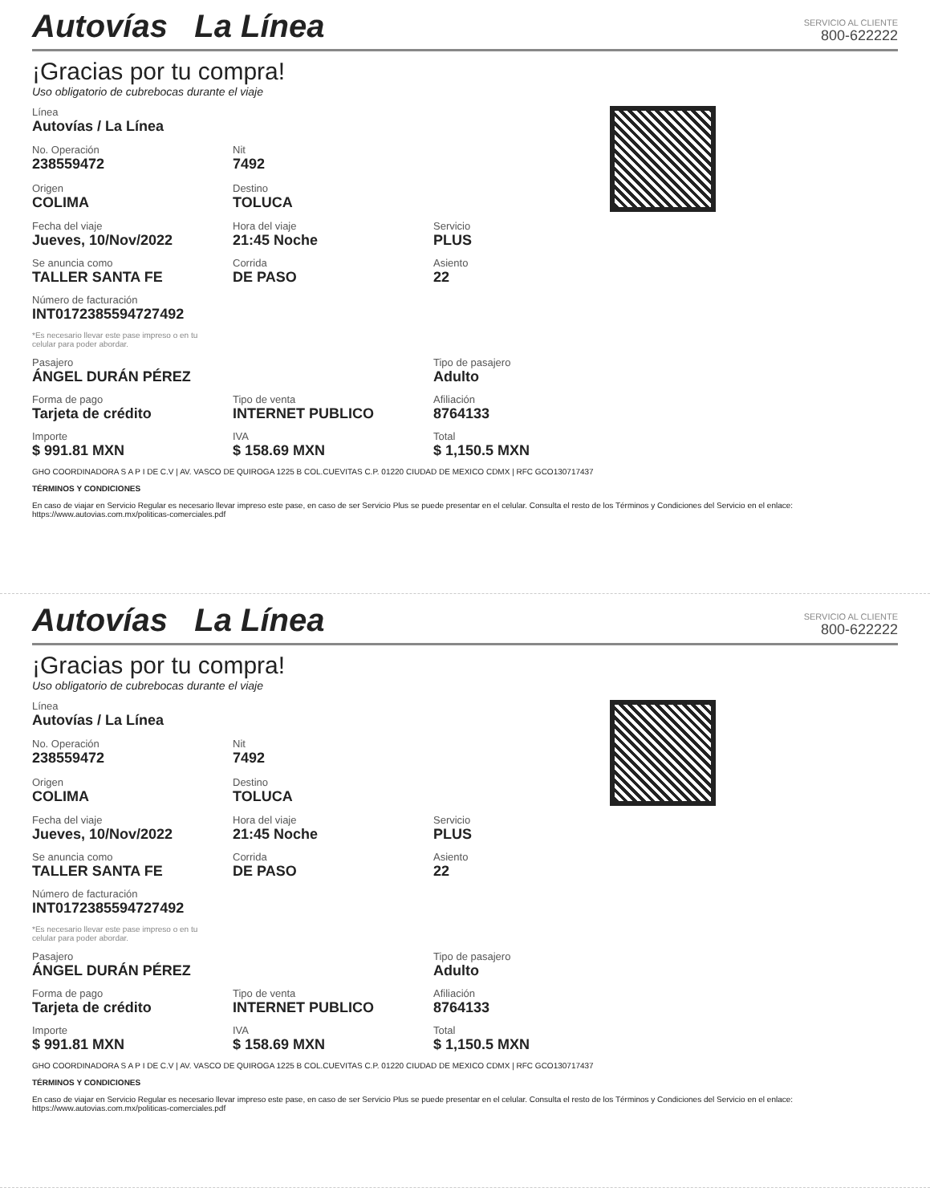Autovías La Línea
SERVICIO AL CLIENTE
800-622222
¡Gracias por tu compra!
Uso obligatorio de cubrebocas durante el viaje
Línea
Autovías / La Línea
No. Operación
238559472
Nit
7492
Origen
COLIMA
Destino
TOLUCA
Fecha del viaje
Jueves, 10/Nov/2022
Hora del viaje
21:45 Noche
Servicio
PLUS
Se anuncia como
TALLER SANTA FE
Corrida
DE PASO
Asiento
22
Número de facturación
INT01723855947274​92
*Es necesario llevar este pase impreso o en tu celular para poder abordar.
Pasajero
ÁNGEL DURÁN PÉREZ
Tipo de pasajero
Adulto
Forma de pago
Tarjeta de crédito
Tipo de venta
INTERNET PUBLICO
Afiliación
8764133
Importe
$ 991.81 MXN
IVA
$ 158.69 MXN
Total
$ 1,150.5 MXN
GHO COORDINADORA S A P I DE C.V | AV. VASCO DE QUIROGA 1225 B COL.CUEVITAS C.P. 01220 CIUDAD DE MEXICO CDMX | RFC GCO13071743​7
TÉRMINOS Y CONDICIONES
En caso de viajar en Servicio Regular es necesario llevar impreso este pase, en caso de ser Servicio Plus se puede presentar en el celular. Consulta el resto de los Términos y Condiciones del Servicio en el enlace: https://www.autovias.com.mx/politicas-comerciales.pdf
Autovías La Línea
SERVICIO AL CLIENTE
800-622222
¡Gracias por tu compra!
Uso obligatorio de cubrebocas durante el viaje
Línea
Autovías / La Línea
No. Operación
238559472
Nit
7492
Origen
COLIMA
Destino
TOLUCA
Fecha del viaje
Jueves, 10/Nov/2022
Hora del viaje
21:45 Noche
Servicio
PLUS
Se anuncia como
TALLER SANTA FE
Corrida
DE PASO
Asiento
22
Número de facturación
INT0172385594727492
*Es necesario llevar este pase impreso o en tu celular para poder abordar.
Pasajero
ÁNGEL DURÁN PÉREZ
Tipo de pasajero
Adulto
Forma de pago
Tarjeta de crédito
Tipo de venta
INTERNET PUBLICO
Afiliación
8764133
Importe
$ 991.81 MXN
IVA
$ 158.69 MXN
Total
$ 1,150.5 MXN
GHO COORDINADORA S A P I DE C.V | AV. VASCO DE QUIROGA 1225 B COL.CUEVITAS C.P. 01220 CIUDAD DE MEXICO CDMX | RFC GCO130717437
TÉRMINOS Y CONDICIONES
En caso de viajar en Servicio Regular es necesario llevar impreso este pase, en caso de ser Servicio Plus se puede presentar en el celular. Consulta el resto de los Términos y Condiciones del Servicio en el enlace: https://www.autovias.com.mx/politicas-comerciales.pdf